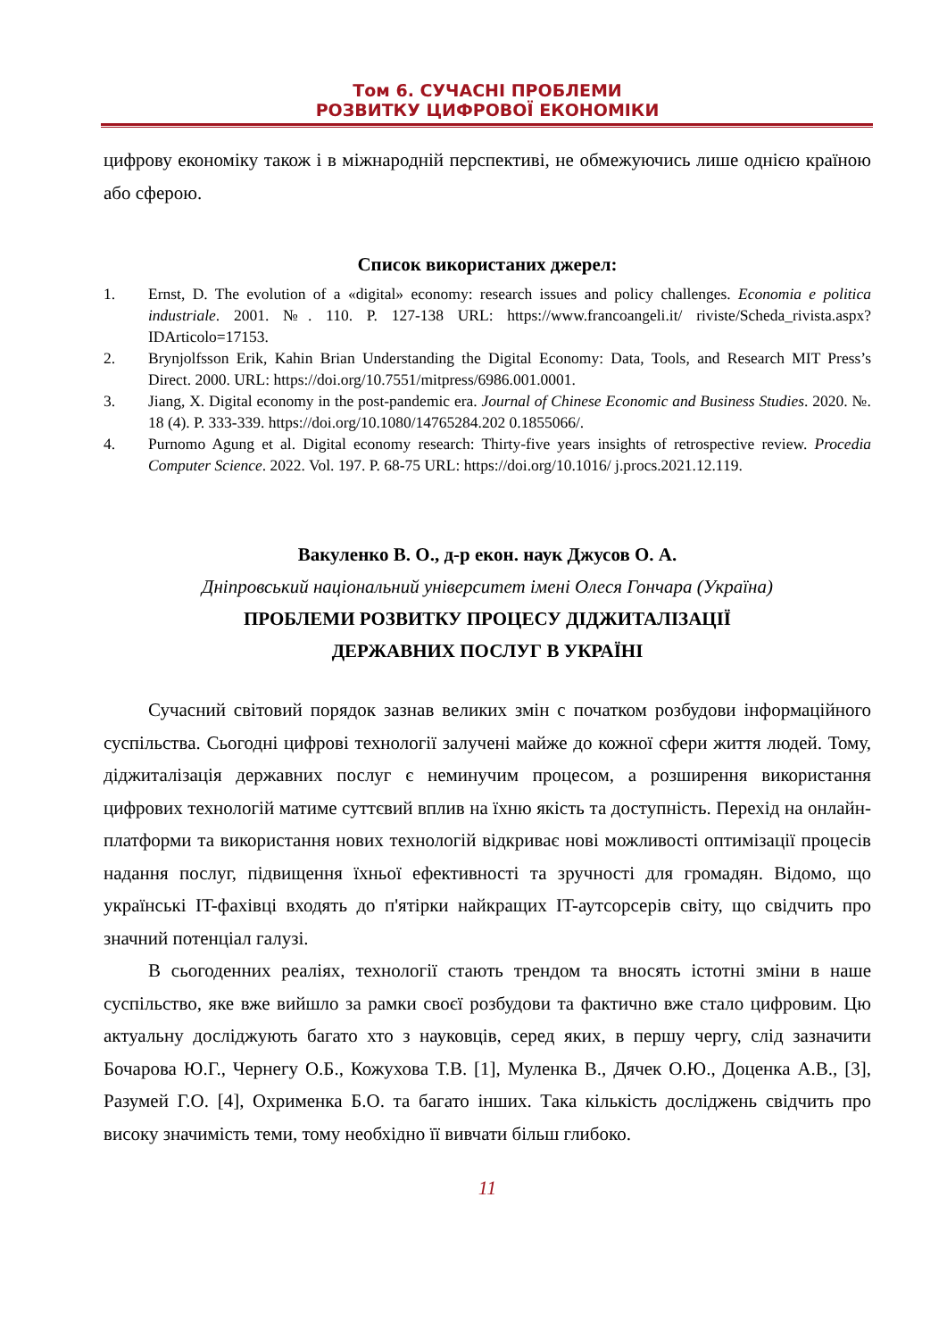Том 6. СУЧАСНІ ПРОБЛЕМИ
РОЗВИТКУ ЦИФРОВОЇ ЕКОНОМІКИ
цифрову економіку також і в міжнародній перспективі, не обмежуючись лише однією країною або сферою.
Список використаних джерел:
1. Ernst, D. The evolution of a «digital» economy: research issues and policy challenges. Economia e politica industriale. 2001. №. 110. P. 127-138 URL: https://www.francoangeli.it/ riviste/Scheda_rivista.aspx?IDArticolo=17153.
2. Brynjolfsson Erik, Kahin Brian Understanding the Digital Economy: Data, Tools, and Research MIT Press’s Direct. 2000. URL: https://doi.org/10.7551/mitpress/6986.001.0001.
3. Jiang, X. Digital economy in the post-pandemic era. Journal of Chinese Economic and Business Studies. 2020. №. 18 (4). P. 333-339. https://doi.org/10.1080/14765284.202 0.1855066/.
4. Purnomo Agung et al. Digital economy research: Thirty-five years insights of retrospective review. Procedia Computer Science. 2022. Vol. 197. P. 68-75 URL: https://doi.org/10.1016/ j.procs.2021.12.119.
Вакуленко В. О., д-р екон. наук Джусов О. А.
Дніпровський національний університет імені Олеся Гончара (Україна)
ПРОБЛЕМИ РОЗВИТКУ ПРОЦЕСУ ДІДЖИТАЛІЗАЦІЇ
ДЕРЖАВНИХ ПОСЛУГ В УКРАЇНІ
Сучасний світовий порядок зазнав великих змін с початком розбудови інформаційного суспільства. Сьогодні цифрові технології залучені майже до кожної сфери життя людей. Тому, діджиталізація державних послуг є неминучим процесом, а розширення використання цифрових технологій матиме суттєвий вплив на їхню якість та доступність. Перехід на онлайн-платформи та використання нових технологій відкриває нові можливості оптимізації процесів надання послуг, підвищення їхньої ефективності та зручності для громадян. Відомо, що українські IT-фахівці входять до п'ятірки найкращих IT-аутсорсерів світу, що свідчить про значний потенціал галузі.
В сьогоденних реаліях, технології стають трендом та вносять істотні зміни в наше суспільство, яке вже вийшло за рамки своєї розбудови та фактично вже стало цифровим. Цю актуальну досліджують багато хто з науковців, серед яких, в першу чергу, слід зазначити Бочарова Ю.Г., Чернегу О.Б., Кожухова Т.В. [1], Муленка В., Дячек О.Ю., Доценка А.В., [3], Разумей Г.О. [4], Охрименка Б.О. та багато інших. Така кількість досліджень свідчить про високу значимість теми, тому необхідно її вивчати більш глибоко.
11